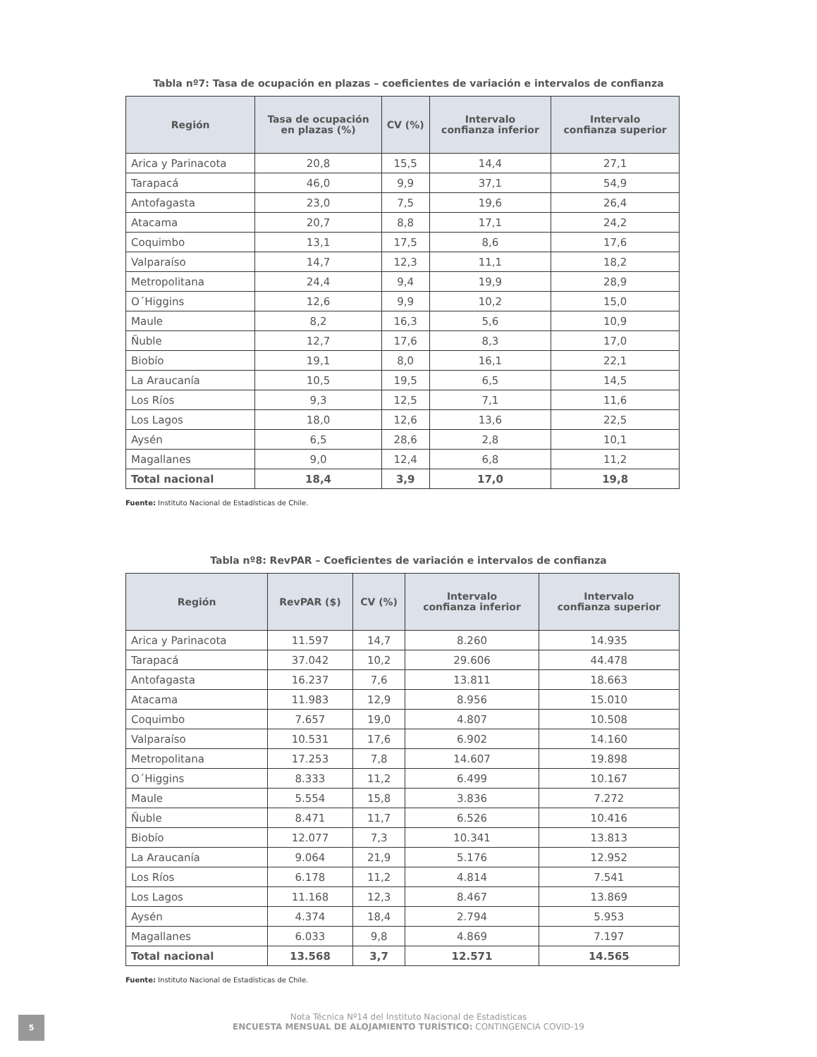Tabla nº7: Tasa de ocupación en plazas – coeficientes de variación e intervalos de confianza
| Región | Tasa de ocupación en plazas (%) | CV (%) | Intervalo confianza inferior | Intervalo confianza superior |
| --- | --- | --- | --- | --- |
| Arica y Parinacota | 20,8 | 15,5 | 14,4 | 27,1 |
| Tarapacá | 46,0 | 9,9 | 37,1 | 54,9 |
| Antofagasta | 23,0 | 7,5 | 19,6 | 26,4 |
| Atacama | 20,7 | 8,8 | 17,1 | 24,2 |
| Coquimbo | 13,1 | 17,5 | 8,6 | 17,6 |
| Valparaíso | 14,7 | 12,3 | 11,1 | 18,2 |
| Metropolitana | 24,4 | 9,4 | 19,9 | 28,9 |
| O´Higgins | 12,6 | 9,9 | 10,2 | 15,0 |
| Maule | 8,2 | 16,3 | 5,6 | 10,9 |
| Ñuble | 12,7 | 17,6 | 8,3 | 17,0 |
| Biobío | 19,1 | 8,0 | 16,1 | 22,1 |
| La Araucanía | 10,5 | 19,5 | 6,5 | 14,5 |
| Los Ríos | 9,3 | 12,5 | 7,1 | 11,6 |
| Los Lagos | 18,0 | 12,6 | 13,6 | 22,5 |
| Aysén | 6,5 | 28,6 | 2,8 | 10,1 |
| Magallanes | 9,0 | 12,4 | 6,8 | 11,2 |
| Total nacional | 18,4 | 3,9 | 17,0 | 19,8 |
Fuente: Instituto Nacional de Estadísticas de Chile.
Tabla nº8: RevPAR – Coeficientes de variación e intervalos de confianza
| Región | RevPAR ($) | CV (%) | Intervalo confianza inferior | Intervalo confianza superior |
| --- | --- | --- | --- | --- |
| Arica y Parinacota | 11.597 | 14,7 | 8.260 | 14.935 |
| Tarapacá | 37.042 | 10,2 | 29.606 | 44.478 |
| Antofagasta | 16.237 | 7,6 | 13.811 | 18.663 |
| Atacama | 11.983 | 12,9 | 8.956 | 15.010 |
| Coquimbo | 7.657 | 19,0 | 4.807 | 10.508 |
| Valparaíso | 10.531 | 17,6 | 6.902 | 14.160 |
| Metropolitana | 17.253 | 7,8 | 14.607 | 19.898 |
| O´Higgins | 8.333 | 11,2 | 6.499 | 10.167 |
| Maule | 5.554 | 15,8 | 3.836 | 7.272 |
| Ñuble | 8.471 | 11,7 | 6.526 | 10.416 |
| Biobío | 12.077 | 7,3 | 10.341 | 13.813 |
| La Araucanía | 9.064 | 21,9 | 5.176 | 12.952 |
| Los Ríos | 6.178 | 11,2 | 4.814 | 7.541 |
| Los Lagos | 11.168 | 12,3 | 8.467 | 13.869 |
| Aysén | 4.374 | 18,4 | 2.794 | 5.953 |
| Magallanes | 6.033 | 9,8 | 4.869 | 7.197 |
| Total nacional | 13.568 | 3,7 | 12.571 | 14.565 |
Fuente: Instituto Nacional de Estadísticas de Chile.
5
Nota Técnica Nº14 del Instituto Nacional de Estadísticas
ENCUESTA MENSUAL DE ALOJAMIENTO TURÍSTICO: CONTINGENCIA COVID-19